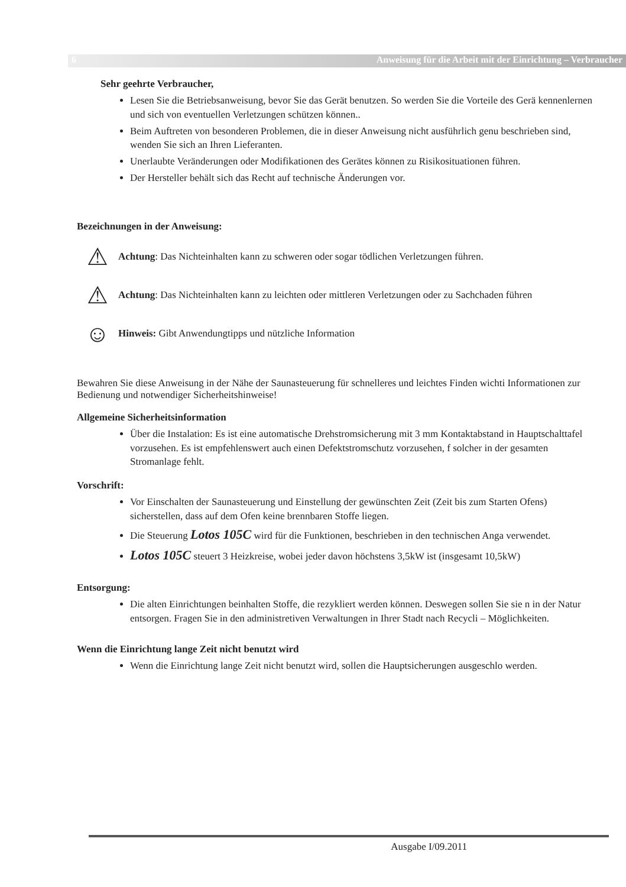6 Anweisung für die Arbeit mit der Einrichtung – Verbraucher
Sehr geehrte Verbraucher,
Lesen Sie die Betriebsanweisung, bevor Sie das Gerät benutzen. So werden Sie die Vorteile des Gerä kennenlernen und sich von eventuellen Verletzungen schützen können..
Beim Auftreten von besonderen Problemen, die in dieser Anweisung nicht ausführlich genu beschrieben sind, wenden Sie sich an Ihren Lieferanten.
Unerlaubte Veränderungen oder Modifikationen des Gerätes können zu Risikosituationen führen.
Der Hersteller behält sich das Recht auf technische Änderungen vor.
Bezeichnungen in der Anweisung:
⚠
Achtung: Das Nichteinhalten kann zu schweren oder sogar tödlichen Verletzungen führen.
⚠
Achtung: Das Nichteinhalten kann zu leichten oder mittleren Verletzungen oder zu Sachchaden führen
☺
Hinweis: Gibt Anwendungtipps und nützliche Information
Bewahren Sie diese Anweisung in der Nähe der Saunasteuerung für schnelleres und leichtes Finden wichti Informationen zur Bedienung und notwendiger Sicherheitshinweise!
Allgemeine Sicherheitsinformation
Über die Instalation: Es ist eine automatische Drehstromsicherung mit 3 mm Kontaktabstand in Hauptschalttafel vorzusehen. Es ist empfehlenswert auch einen Defektstromschutz vorzusehen, f solcher in der gesamten Stromanlage fehlt.
Vorschrift:
Vor Einschalten der Saunasteuerung und Einstellung der gewünschten Zeit (Zeit bis zum Starten Ofens) sicherstellen, dass auf dem Ofen keine brennbaren Stoffe liegen.
Die Steuerung Lotos 105C wird für die Funktionen, beschrieben in den technischen Anga verwendet.
Lotos 105C steuert 3 Heizkreise, wobei jeder davon höchstens 3,5kW ist (insgesamt 10,5kW)
Entsorgung:
Die alten Einrichtungen beinhalten Stoffe, die rezykliert werden können. Deswegen sollen Sie sie n in der Natur entsorgen. Fragen Sie in den administretiven Verwaltungen in Ihrer Stadt nach Recycli – Möglichkeiten.
Wenn die Einrichtung lange Zeit nicht benutzt wird
Wenn die Einrichtung lange Zeit nicht benutzt wird, sollen die Hauptsicherungen ausgeschlo werden.
Ausgabe I/09.2011